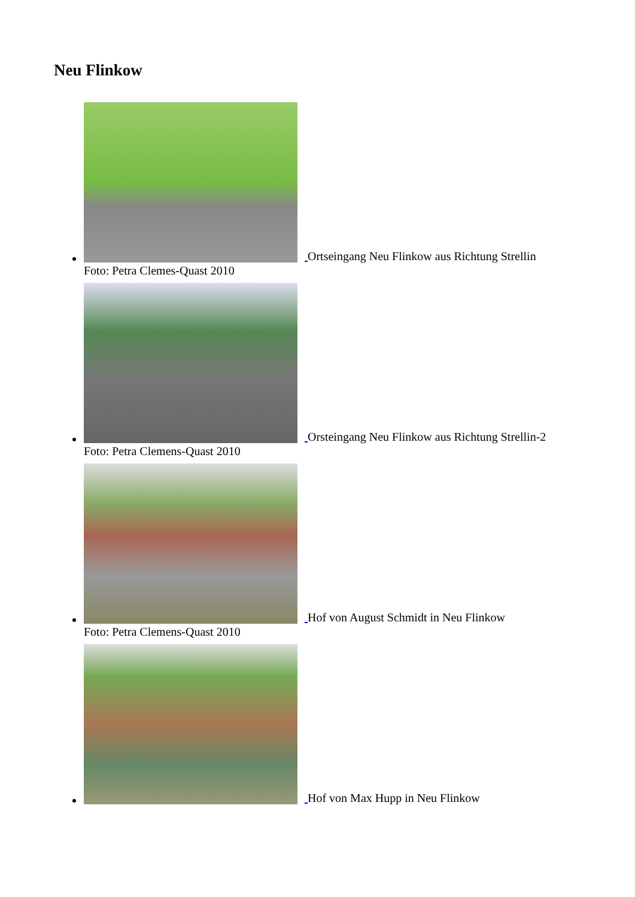Neu Flinkow
Ortseingang Neu Flinkow aus Richtung Strellin
Foto: Petra Clemes-Quast 2010
Orsteingang Neu Flinkow aus Richtung Strellin-2
Foto: Petra Clemens-Quast 2010
Hof von August Schmidt in Neu Flinkow
Foto: Petra Clemens-Quast 2010
Hof von Max Hupp in Neu Flinkow